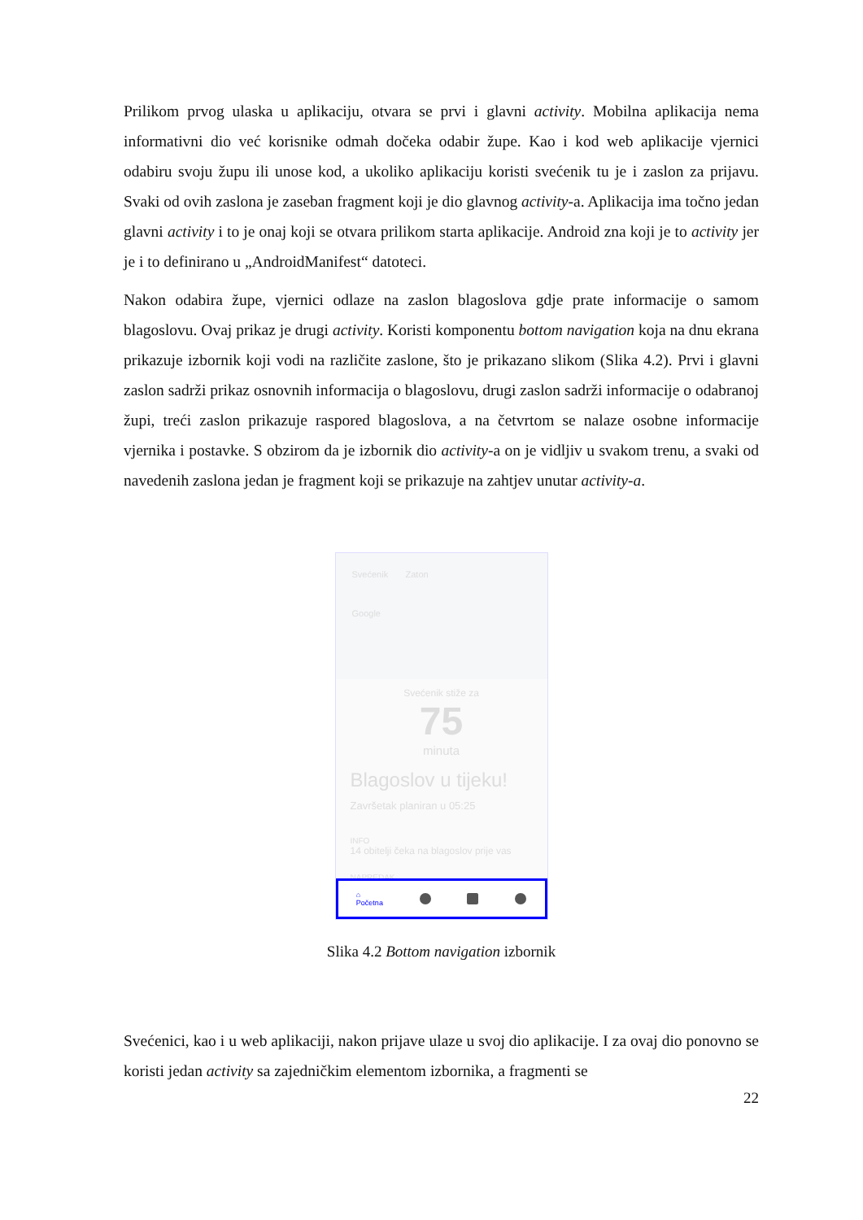Prilikom prvog ulaska u aplikaciju, otvara se prvi i glavni activity. Mobilna aplikacija nema informativni dio već korisnike odmah dočeka odabir župe. Kao i kod web aplikacije vjernici odabiru svoju župu ili unose kod, a ukoliko aplikaciju koristi svećenik tu je i zaslon za prijavu. Svaki od ovih zaslona je zaseban fragment koji je dio glavnog activity-a. Aplikacija ima točno jedan glavni activity i to je onaj koji se otvara prilikom starta aplikacije. Android zna koji je to activity jer je i to definirano u „AndroidManifest“ datoteci.
Nakon odabira župe, vjernici odlaze na zaslon blagoslova gdje prate informacije o samom blagoslovu. Ovaj prikaz je drugi activity. Koristi komponentu bottom navigation koja na dnu ekrana prikazuje izbornik koji vodi na različite zaslone, što je prikazano slikom (Slika 4.2). Prvi i glavni zaslon sadrži prikaz osnovnih informacija o blagoslovu, drugi zaslon sadrži informacije o odabranoj župi, treći zaslon prikazuje raspored blagoslova, a na četvrtom se nalaze osobne informacije vjernika i postavke. S obzirom da je izbornik dio activity-a on je vidljiv u svakom trenu, a svaki od navedenih zaslona jedan je fragment koji se prikazuje na zahtjev unutar activity-a.
Svećenik Zaton
Google
Svećenik stiže za
75
minuta
Blagoslov u tijeku!
Završetak planiran u 05:25
INFO
14 obitelji čeka na blagoslov prije vas
NAPREDAK
⌂
Početna
Slika 4.2 Bottom navigation izbornik
Svećenici, kao i u web aplikaciji, nakon prijave ulaze u svoj dio aplikacije. I za ovaj dio ponovno se koristi jedan activity sa zajedničkim elementom izbornika, a fragmenti se
22